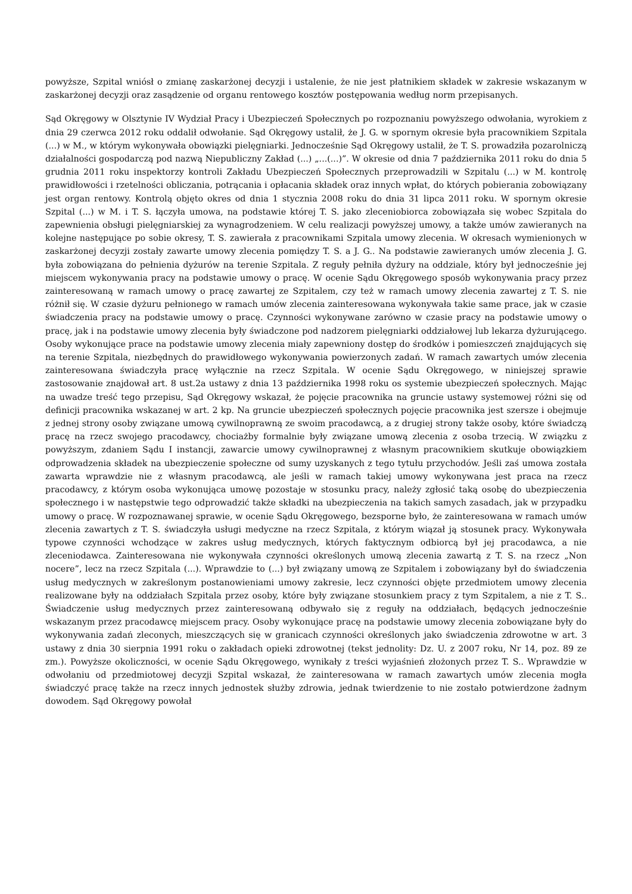powyższe, Szpital wniósł o zmianę zaskarżonej decyzji i ustalenie, że nie jest płatnikiem składek w zakresie wskazanym w zaskarżonej decyzji oraz zasądzenie od organu rentowego kosztów postępowania według norm przepisanych.
Sąd Okręgowy w Olsztynie IV Wydział Pracy i Ubezpieczeń Społecznych po rozpoznaniu powyższego odwołania, wyrokiem z dnia 29 czerwca 2012 roku oddalił odwołanie. Sąd Okręgowy ustalił, że J. G. w spornym okresie była pracownikiem Szpitala (...) w M., w którym wykonywała obowiązki pielęgniarki. Jednocześnie Sąd Okręgowy ustalił, że T. S. prowadziła pozarolniczą działalności gospodarczą pod nazwą Niepubliczny Zakład (...) „...(...)”. W okresie od dnia 7 października 2011 roku do dnia 5 grudnia 2011 roku inspektorzy kontroli Zakładu Ubezpieczeń Społecznych przeprowadzili w Szpitalu (...) w M. kontrolę prawidłowości i rzetelności obliczania, potrącania i opłacania składek oraz innych wpłat, do których pobierania zobowiązany jest organ rentowy. Kontrolą objęto okres od dnia 1 stycznia 2008 roku do dnia 31 lipca 2011 roku. W spornym okresie Szpital (...) w M. i T. S. łączyła umowa, na podstawie której T. S. jako zleceniobiorca zobowiązała się wobec Szpitala do zapewnienia obsługi pielęgniarskiej za wynagrodzeniem. W celu realizacji powyższej umowy, a także umów zawieranych na kolejne następujące po sobie okresy, T. S. zawierała z pracownikami Szpitala umowy zlecenia. W okresach wymienionych w zaskarżonej decyzji zostały zawarte umowy zlecenia pomiędzy T. S. a J. G.. Na podstawie zawieranych umów zlecenia J. G. była zobowiązana do pełnienia dyżurów na terenie Szpitala. Z reguły pełniła dyżury na oddziale, który był jednocześnie jej miejscem wykonywania pracy na podstawie umowy o pracę. W ocenie Sądu Okręgowego sposób wykonywania pracy przez zainteresowaną w ramach umowy o pracę zawartej ze Szpitalem, czy też w ramach umowy zlecenia zawartej z T. S. nie różnił się. W czasie dyżuru pełnionego w ramach umów zlecenia zainteresowana wykonywała takie same prace, jak w czasie świadczenia pracy na podstawie umowy o pracę. Czynności wykonywane zarówno w czasie pracy na podstawie umowy o pracę, jak i na podstawie umowy zlecenia były świadczone pod nadzorem pielęgniarki oddziałowej lub lekarza dyżurującego. Osoby wykonujące prace na podstawie umowy zlecenia miały zapewniony dostęp do środków i pomieszczeń znajdujących się na terenie Szpitala, niezbędnych do prawidłowego wykonywania powierzonych zadań. W ramach zawartych umów zlecenia zainteresowana świadczyła pracę wyłącznie na rzecz Szpitala. W ocenie Sądu Okręgowego, w niniejszej sprawie zastosowanie znajdował art. 8 ust.2a ustawy z dnia 13 października 1998 roku os systemie ubezpieczeń społecznych. Mając na uwadze treść tego przepisu, Sąd Okręgowy wskazał, że pojęcie pracownika na gruncie ustawy systemowej różni się od definicji pracownika wskazanej w art. 2 kp. Na gruncie ubezpieczeń społecznych pojęcie pracownika jest szersze i obejmuje z jednej strony osoby związane umową cywilnoprawną ze swoim pracodawcą, a z drugiej strony także osoby, które świadczą pracę na rzecz swojego pracodawcy, chociażby formalnie były związane umową zlecenia z osoba trzecią. W związku z powyższym, zdaniem Sądu I instancji, zawarcie umowy cywilnoprawnej z własnym pracownikiem skutkuje obowiązkiem odprowadzenia składek na ubezpieczenie społeczne od sumy uzyskanych z tego tytułu przychodów. Jeśli zaś umowa została zawarta wprawdzie nie z własnym pracodawcą, ale jeśli w ramach takiej umowy wykonywana jest praca na rzecz pracodawcy, z którym osoba wykonująca umowę pozostaje w stosunku pracy, należy zgłosić taką osobę do ubezpieczenia społecznego i w następstwie tego odprowadzić także składki na ubezpieczenia na takich samych zasadach, jak w przypadku umowy o pracę. W rozpoznawanej sprawie, w ocenie Sądu Okręgowego, bezsporne było, że zainteresowana w ramach umów zlecenia zawartych z T. S. świadczyła usługi medyczne na rzecz Szpitala, z którym wiązał ją stosunek pracy. Wykonywała typowe czynności wchodzące w zakres usług medycznych, których faktycznym odbiorcą był jej pracodawca, a nie zleceniodawca. Zainteresowana nie wykonywała czynności określonych umową zlecenia zawartą z T. S. na rzecz „Non nocere”, lecz na rzecz Szpitala (...). Wprawdzie to (...) był związany umową ze Szpitalem i zobowiązany był do świadczenia usług medycznych w zakreślonym postanowieniami umowy zakresie, lecz czynności objęte przedmiotem umowy zlecenia realizowane były na oddziałach Szpitala przez osoby, które były związane stosunkiem pracy z tym Szpitalem, a nie z T. S.. Świadczenie usług medycznych przez zainteresowaną odbywało się z reguły na oddziałach, będących jednocześnie wskazanym przez pracodawcę miejscem pracy. Osoby wykonujące pracę na podstawie umowy zlecenia zobowiązane były do wykonywania zadań zleconych, mieszczących się w granicach czynności określonych jako świadczenia zdrowotne w art. 3 ustawy z dnia 30 sierpnia 1991 roku o zakładach opieki zdrowotnej (tekst jednolity: Dz. U. z 2007 roku, Nr 14, poz. 89 ze zm.). Powyższe okoliczności, w ocenie Sądu Okręgowego, wynikały z treści wyjaśnień złożonych przez T. S.. Wprawdzie w odwołaniu od przedmiotowej decyzji Szpital wskazał, że zainteresowana w ramach zawartych umów zlecenia mogła świadczyć pracę także na rzecz innych jednostek służby zdrowia, jednak twierdzenie to nie zostało potwierdzone żadnym dowodem. Sąd Okręgowy powołał